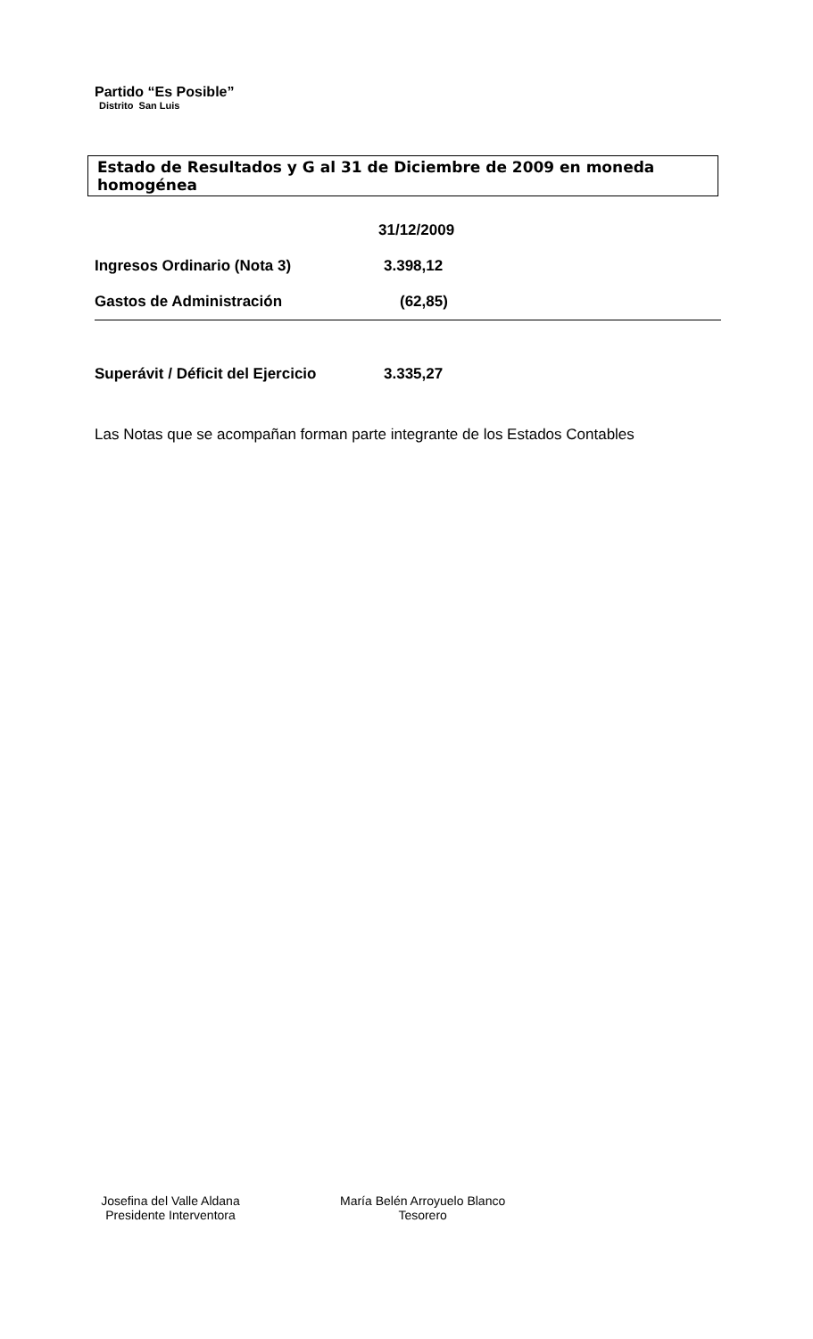Partido “Es Posible”
Distrito San Luis
Estado de Resultados y G al 31 de Diciembre de 2009 en moneda homogénea
| | 31/12/2009 |
| Ingresos Ordinario (Nota 3) | 3.398,12 |
| Gastos de Administración | (62,85) |
| Superávit / Déficit del Ejercicio | 3.335,27 |
Las Notas que se acompañan forman parte integrante de los Estados Contables
Josefina del Valle Aldana
Presidente Interventora
María Belén Arroyuelo Blanco
Tesorero